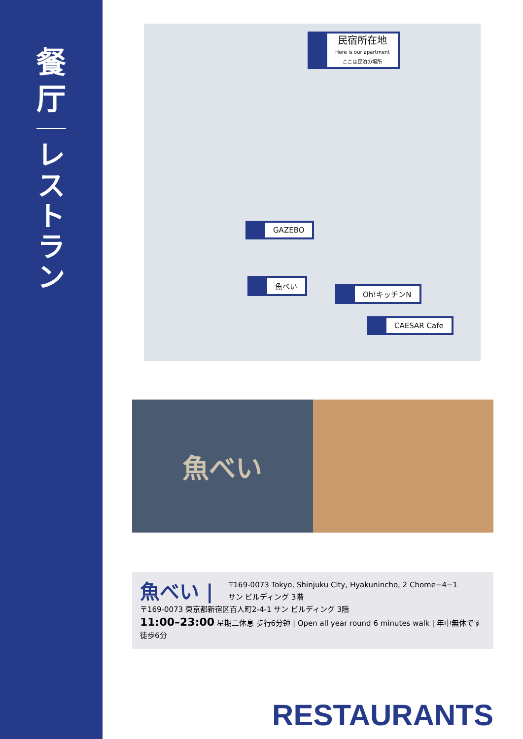餐
厅
レストラン
民宿所在地
Here is our apartment
ここは民泊の場所
GAZEBO
魚べい
Oh!キッチンN
CAESAR Cafe
魚べい
魚べい |
〒169-0073 Tokyo, Shinjuku City, Hyakunincho, 2 Chome−4−1
サン ビルディング 3階
〒169-0073 東京都新宿区百人町2-4-1 サン ビルディング 3階
11:00–23:00 星期二休息 步行6分钟 | Open all year round 6 minutes walk | 年中無休です 徒歩6分
RESTAURANTS